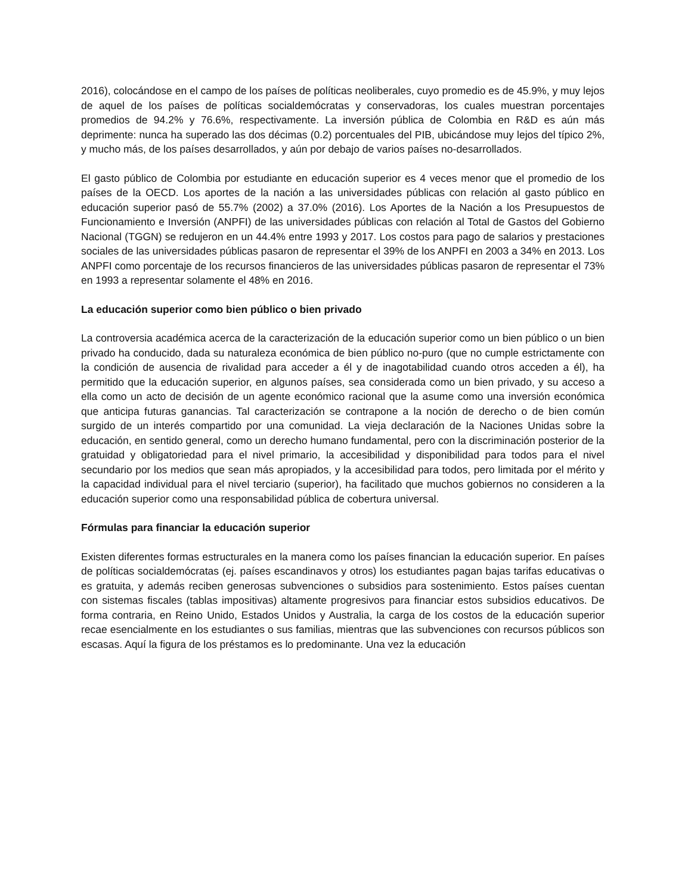2016), colocándose en el campo de los países de políticas neoliberales, cuyo promedio es de 45.9%, y muy lejos de aquel de los países de políticas socialdemócratas y conservadoras, los cuales muestran porcentajes promedios de 94.2% y 76.6%, respectivamente. La inversión pública de Colombia en R&D es aún más deprimente: nunca ha superado las dos décimas (0.2) porcentuales del PIB, ubicándose muy lejos del típico 2%, y mucho más, de los países desarrollados, y aún por debajo de varios países no-desarrollados.
El gasto público de Colombia por estudiante en educación superior es 4 veces menor que el promedio de los países de la OECD. Los aportes de la nación a las universidades públicas con relación al gasto público en educación superior pasó de 55.7% (2002) a 37.0% (2016). Los Aportes de la Nación a los Presupuestos de Funcionamiento e Inversión (ANPFI) de las universidades públicas con relación al Total de Gastos del Gobierno Nacional (TGGN) se redujeron en un 44.4% entre 1993 y 2017. Los costos para pago de salarios y prestaciones sociales de las universidades públicas pasaron de representar el 39% de los ANPFI en 2003 a 34% en 2013. Los ANPFI como porcentaje de los recursos financieros de las universidades públicas pasaron de representar el 73% en 1993 a representar solamente el 48% en 2016.
La educación superior como bien público o bien privado
La controversia académica acerca de la caracterización de la educación superior como un bien público o un bien privado ha conducido, dada su naturaleza económica de bien público no-puro (que no cumple estrictamente con la condición de ausencia de rivalidad para acceder a él y de inagotabilidad cuando otros acceden a él), ha permitido que la educación superior, en algunos países, sea considerada como un bien privado, y su acceso a ella como un acto de decisión de un agente económico racional que la asume como una inversión económica que anticipa futuras ganancias. Tal caracterización se contrapone a la noción de derecho o de bien común surgido de un interés compartido por una comunidad. La vieja declaración de la Naciones Unidas sobre la educación, en sentido general, como un derecho humano fundamental, pero con la discriminación posterior de la gratuidad y obligatoriedad para el nivel primario, la accesibilidad y disponibilidad para todos para el nivel secundario por los medios que sean más apropiados, y la accesibilidad para todos, pero limitada por el mérito y la capacidad individual para el nivel terciario (superior), ha facilitado que muchos gobiernos no consideren a la educación superior como una responsabilidad pública de cobertura universal.
Fórmulas para financiar la educación superior
Existen diferentes formas estructurales en la manera como los países financian la educación superior. En países de políticas socialdemócratas (ej. países escandinavos y otros) los estudiantes pagan bajas tarifas educativas o es gratuita, y además reciben generosas subvenciones o subsidios para sostenimiento. Estos países cuentan con sistemas fiscales (tablas impositivas) altamente progresivos para financiar estos subsidios educativos. De forma contraria, en Reino Unido, Estados Unidos y Australia, la carga de los costos de la educación superior recae esencialmente en los estudiantes o sus familias, mientras que las subvenciones con recursos públicos son escasas. Aquí la figura de los préstamos es lo predominante. Una vez la educación